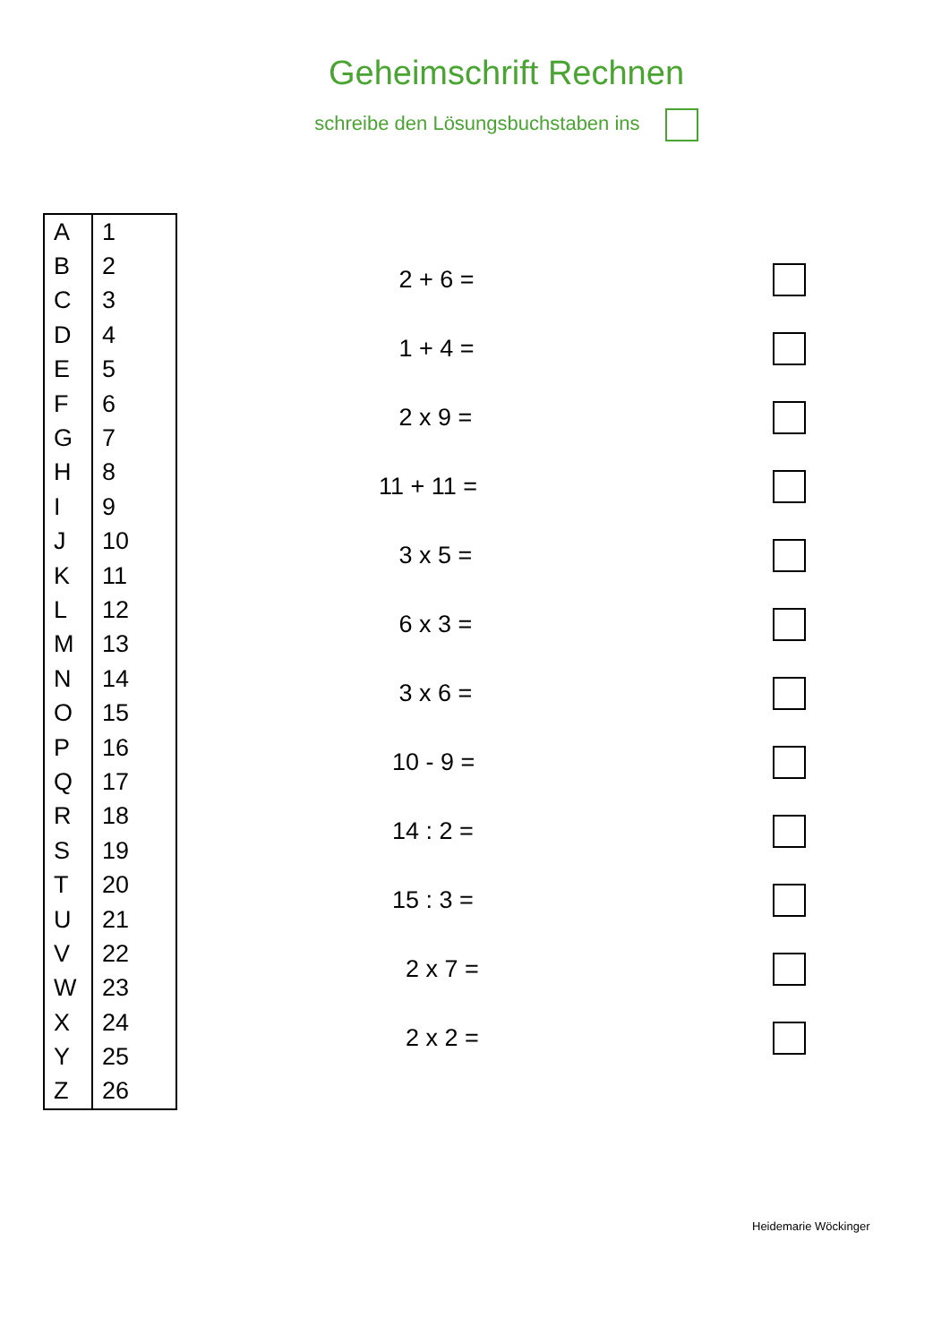Geheimschrift Rechnen
schreibe den Lösungsbuchstaben ins
| A | 1 |
| B | 2 |
| C | 3 |
| D | 4 |
| E | 5 |
| F | 6 |
| G | 7 |
| H | 8 |
| I | 9 |
| J | 10 |
| K | 11 |
| L | 12 |
| M | 13 |
| N | 14 |
| O | 15 |
| P | 16 |
| Q | 17 |
| R | 18 |
| S | 19 |
| T | 20 |
| U | 21 |
| V | 22 |
| W | 23 |
| X | 24 |
| Y | 25 |
| Z | 26 |
2 + 6 =
1 + 4 =
2 x 9 =
11 + 11 =
3 x 5 =
6 x 3 =
3 x 6 =
10 - 9 =
14 : 2 =
15 : 3 =
2 x 7 =
2 x 2 =
Heidemarie Wöckinger